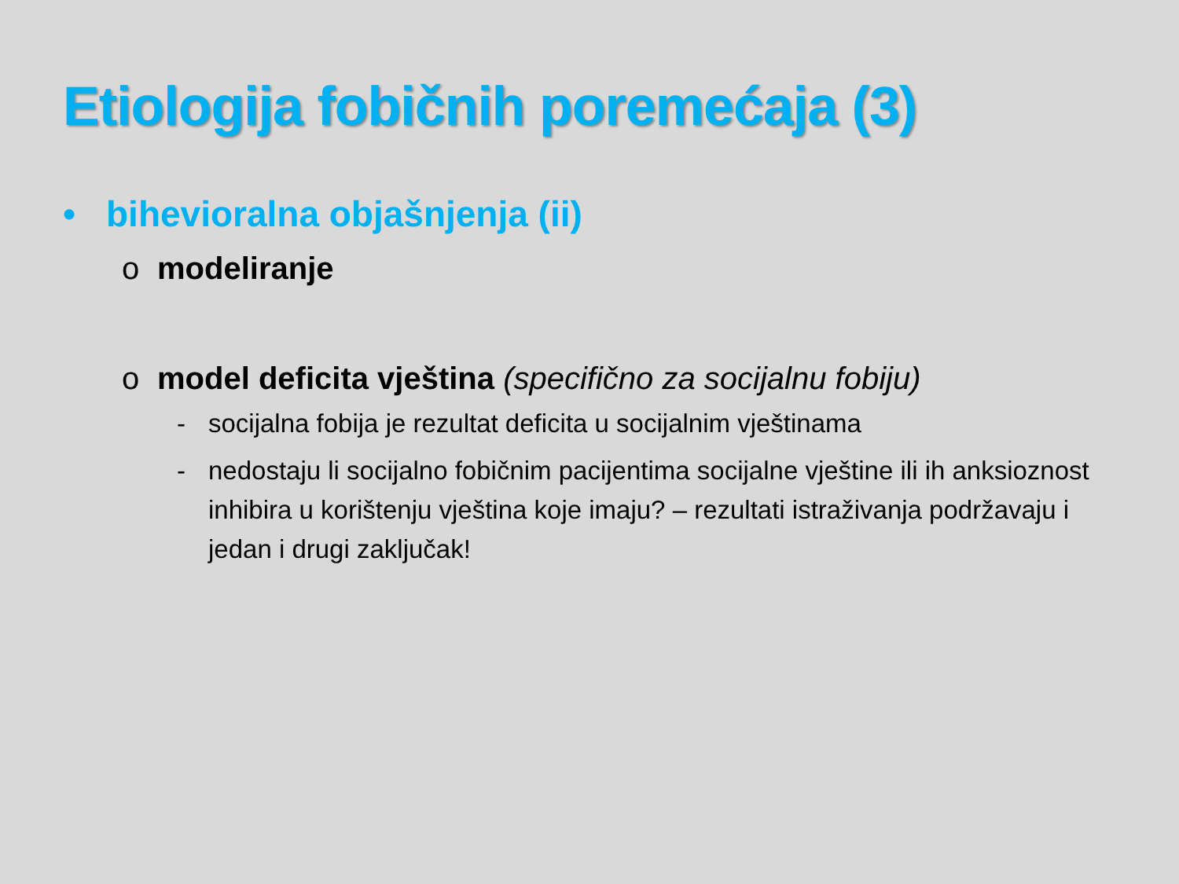Etiologija fobičnih poremećaja (3)
• bihevioralna objašnjenja (ii)
o modeliranje
o model deficita vještina (specifično za socijalnu fobiju)
- socijalna fobija je rezultat deficita u socijalnim vještinama
- nedostaju li socijalno fobičnim pacijentima socijalne vještine ili ih anksioznost inhibira u korištenju vještina koje imaju? – rezultati istraživanja podržavaju i jedan i drugi zaključak!